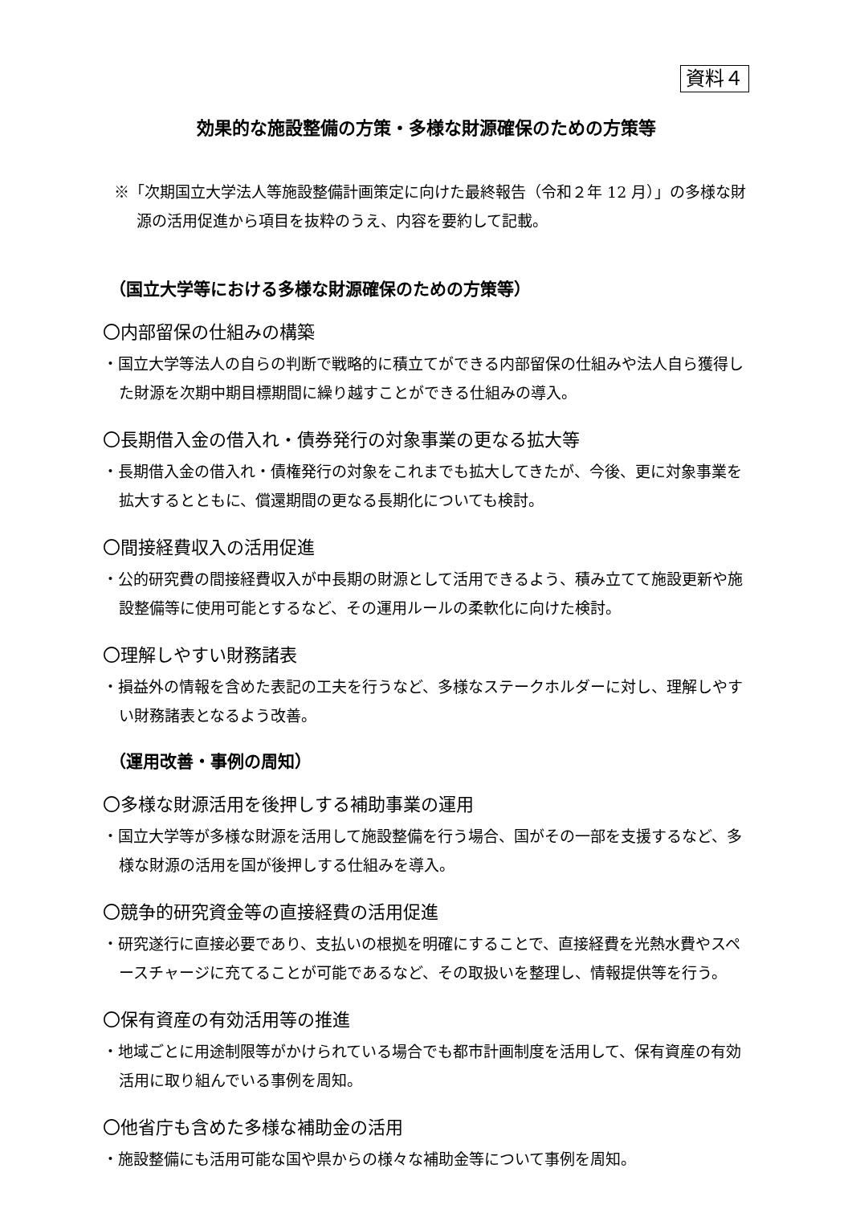資料４
効果的な施設整備の方策・多様な財源確保のための方策等
※「次期国立大学法人等施設整備計画策定に向けた最終報告（令和２年 12 月）」の多様な財源の活用促進から項目を抜粋のうえ、内容を要約して記載。
（国立大学等における多様な財源確保のための方策等）
〇内部留保の仕組みの構築
・国立大学等法人の自らの判断で戦略的に積立てができる内部留保の仕組みや法人自ら獲得した財源を次期中期目標期間に繰り越すことができる仕組みの導入。
〇長期借入金の借入れ・債券発行の対象事業の更なる拡大等
・長期借入金の借入れ・債権発行の対象をこれまでも拡大してきたが、今後、更に対象事業を拡大するとともに、償還期間の更なる長期化についても検討。
〇間接経費収入の活用促進
・公的研究費の間接経費収入が中長期の財源として活用できるよう、積み立てて施設更新や施設整備等に使用可能とするなど、その運用ルールの柔軟化に向けた検討。
〇理解しやすい財務諸表
・損益外の情報を含めた表記の工夫を行うなど、多様なステークホルダーに対し、理解しやすい財務諸表となるよう改善。
（運用改善・事例の周知）
〇多様な財源活用を後押しする補助事業の運用
・国立大学等が多様な財源を活用して施設整備を行う場合、国がその一部を支援するなど、多様な財源の活用を国が後押しする仕組みを導入。
〇競争的研究資金等の直接経費の活用促進
・研究遂行に直接必要であり、支払いの根拠を明確にすることで、直接経費を光熱水費やスペースチャージに充てることが可能であるなど、その取扱いを整理し、情報提供等を行う。
〇保有資産の有効活用等の推進
・地域ごとに用途制限等がかけられている場合でも都市計画制度を活用して、保有資産の有効活用に取り組んでいる事例を周知。
〇他省庁も含めた多様な補助金の活用
・施設整備にも活用可能な国や県からの様々な補助金等について事例を周知。